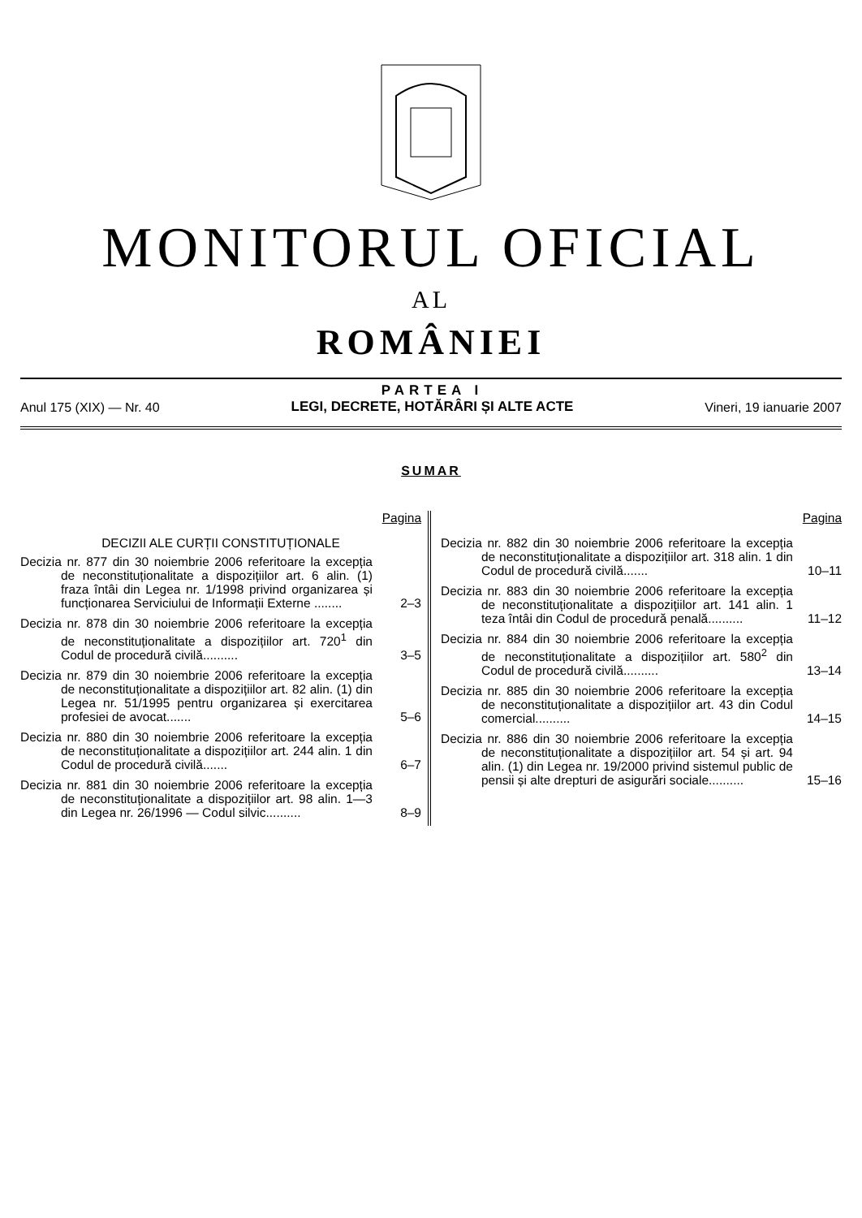MONITORUL OFICIAL
AL
ROMÂNIEI
Anul 175 (XIX) — Nr. 40
PARTEA I
LEGI, DECRETE, HOTĂRÂRI ȘI ALTE ACTE
Vineri, 19 ianuarie 2007
SUMAR
Pagina
DECIZII ALE CURȚII CONSTITUȚIONALE
Decizia nr. 877 din 30 noiembrie 2006 referitoare la excepția de neconstituționalitate a dispozițiilor art. 6 alin. (1) fraza întâi din Legea nr. 1/1998 privind organizarea și funcționarea Serviciului de Informații Externe ........
2–3
Decizia nr. 878 din 30 noiembrie 2006 referitoare la excepția de neconstituționalitate a dispozițiilor art. 720<sup>1</sup> din Codul de procedură civilă..........
3–5
Decizia nr. 879 din 30 noiembrie 2006 referitoare la excepția de neconstituționalitate a dispozițiilor art. 82 alin. (1) din Legea nr. 51/1995 pentru organizarea și exercitarea profesiei de avocat.......
5–6
Decizia nr. 880 din 30 noiembrie 2006 referitoare la excepția de neconstituționalitate a dispozițiilor art. 244 alin. 1 din Codul de procedură civilă.......
6–7
Decizia nr. 881 din 30 noiembrie 2006 referitoare la excepția de neconstituționalitate a dispozițiilor art. 98 alin. 1—3 din Legea nr. 26/1996 — Codul silvic..........
8–9
Pagina
Decizia nr. 882 din 30 noiembrie 2006 referitoare la excepția de neconstituționalitate a dispozițiilor art. 318 alin. 1 din Codul de procedură civilă.......
10–11
Decizia nr. 883 din 30 noiembrie 2006 referitoare la excepția de neconstituționalitate a dispozițiilor art. 141 alin. 1 teza întâi din Codul de procedură penală..........
11–12
Decizia nr. 884 din 30 noiembrie 2006 referitoare la excepția de neconstituționalitate a dispozițiilor art. 580<sup>2</sup> din Codul de procedură civilă..........
13–14
Decizia nr. 885 din 30 noiembrie 2006 referitoare la excepția de neconstituționalitate a dispozițiilor art. 43 din Codul comercial..........
14–15
Decizia nr. 886 din 30 noiembrie 2006 referitoare la excepția de neconstituționalitate a dispozițiilor art. 54 și art. 94 alin. (1) din Legea nr. 19/2000 privind sistemul public de pensii și alte drepturi de asigurări sociale..........
15–16